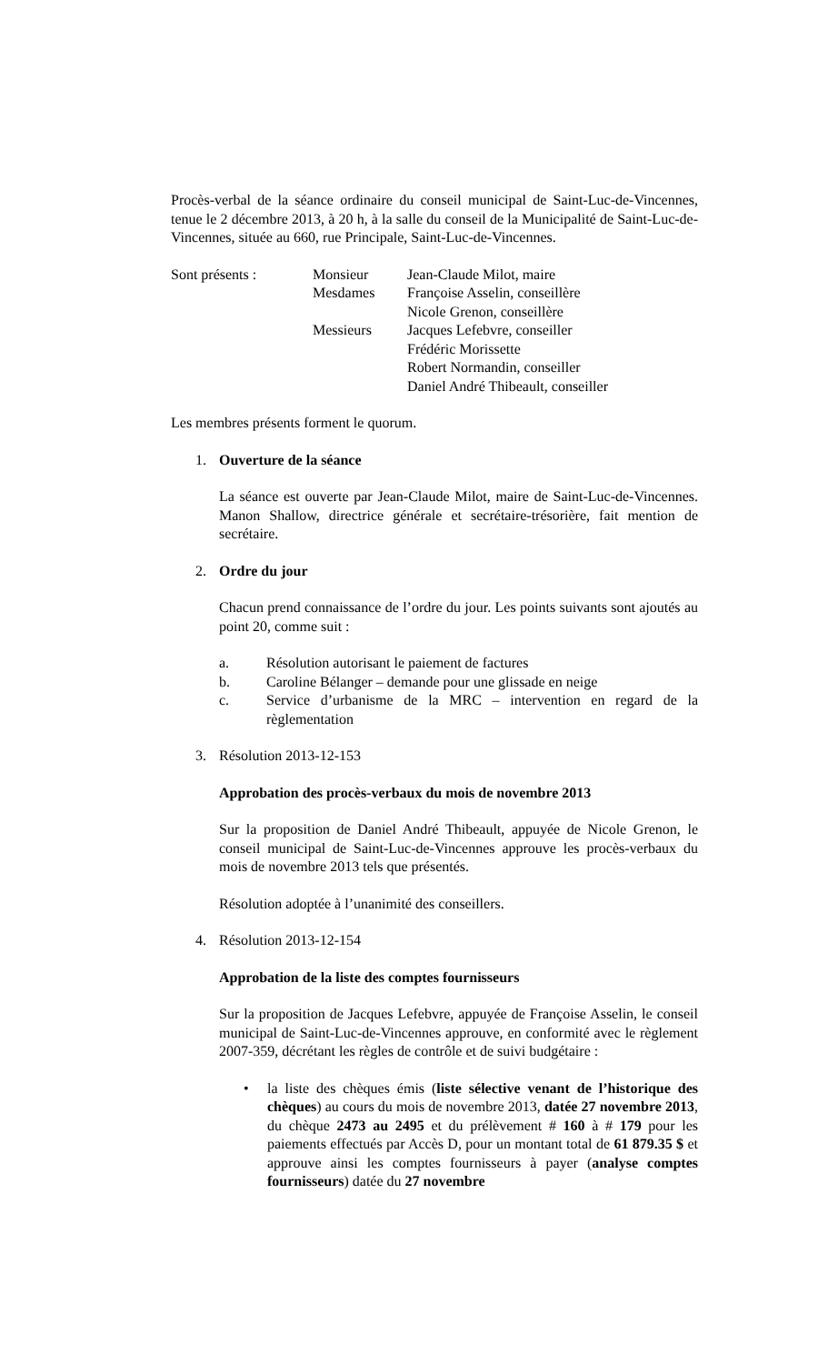Procès-verbal de la séance ordinaire du conseil municipal de Saint-Luc-de-Vincennes, tenue le 2 décembre 2013, à 20 h, à la salle du conseil de la Municipalité de Saint-Luc-de-Vincennes, située au 660, rue Principale, Saint-Luc-de-Vincennes.
| Sont présents : | Monsieur | Jean-Claude Milot, maire |
| | Mesdames | Françoise Asselin, conseillère |
| | | Nicole Grenon, conseillère |
| | Messieurs | Jacques Lefebvre, conseiller |
| | | Frédéric Morissette |
| | | Robert Normandin, conseiller |
| | | Daniel André Thibeault, conseiller |
Les membres présents forment le quorum.
1. Ouverture de la séance
La séance est ouverte par Jean-Claude Milot, maire de Saint-Luc-de-Vincennes. Manon Shallow, directrice générale et secrétaire-trésorière, fait mention de secrétaire.
2. Ordre du jour
Chacun prend connaissance de l’ordre du jour. Les points suivants sont ajoutés au point 20, comme suit :
a. Résolution autorisant le paiement de factures
b. Caroline Bélanger – demande pour une glissade en neige
c. Service d’urbanisme de la MRC – intervention en regard de la règlementation
3. Résolution 2013-12-153
Approbation des procès-verbaux du mois de novembre 2013
Sur la proposition de Daniel André Thibeault, appuyée de Nicole Grenon, le conseil municipal de Saint-Luc-de-Vincennes approuve les procès-verbaux du mois de novembre 2013 tels que présentés.
Résolution adoptée à l’unanimité des conseillers.
4. Résolution 2013-12-154
Approbation de la liste des comptes fournisseurs
Sur la proposition de Jacques Lefebvre, appuyée de Françoise Asselin, le conseil municipal de Saint-Luc-de-Vincennes approuve, en conformité avec le règlement 2007-359, décrétant les règles de contrôle et de suivi budgétaire :
• la liste des chèques émis (liste sélective venant de l’historique des chèques) au cours du mois de novembre 2013, datée 27 novembre 2013, du chèque 2473 au 2495 et du prélèvement # 160 à # 179 pour les paiements effectués par Accès D, pour un montant total de 61 879.35 $ et approuve ainsi les comptes fournisseurs à payer (analyse comptes fournisseurs) datée du 27 novembre